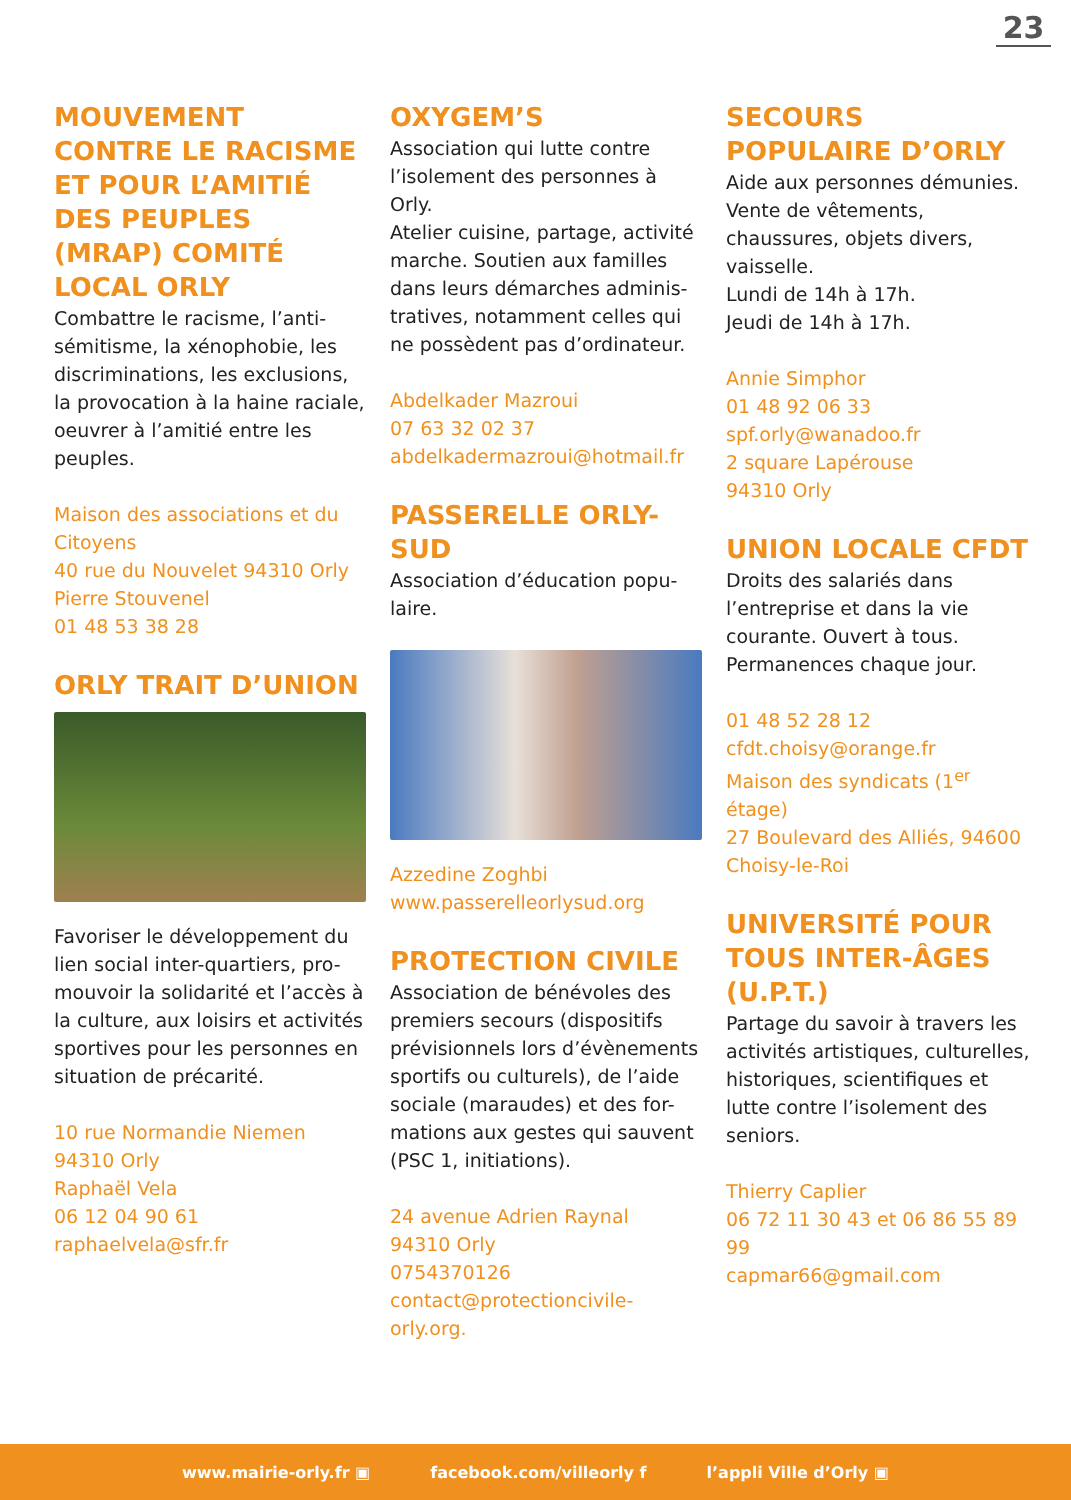23
MOUVEMENT CONTRE LE RACISME ET POUR L’AMITIÉ DES PEUPLES (MRAP) COMITÉ LOCAL ORLY
Combattre le racisme, l’anti-sémitisme, la xénophobie, les discriminations, les exclusions, la provocation à la haine raciale, oeuvrer à l’amitié entre les peuples.
Maison des associations et du Citoyens
40 rue du Nouvelet 94310 Orly
Pierre Stouvenel
01 48 53 38 28
ORLY TRAIT D’UNION
Favoriser le développement du lien social inter-quartiers, pro-mouvoir la solidarité et l’accès à la culture, aux loisirs et activités sportives pour les personnes en situation de précarité.
10 rue Normandie Niemen
94310 Orly
Raphaël Vela
06 12 04 90 61
raphaelvela@sfr.fr
OXYGEM’S
Association qui lutte contre l’isolement des personnes à Orly.
Atelier cuisine, partage, activité marche. Soutien aux familles dans leurs démarches adminis-tratives, notamment celles qui ne possèdent pas d’ordinateur.
Abdelkader Mazroui
07 63 32 02 37
abdelkadermazroui@hotmail.fr
PASSERELLE ORLY-SUD
Association d’éducation popu-laire.
Azzedine Zoghbi
www.passerelleorlysud.org
PROTECTION CIVILE
Association de bénévoles des premiers secours (dispositifs prévisionnels lors d’évènements sportifs ou culturels), de l’aide sociale (maraudes) et des for-mations aux gestes qui sauvent (PSC 1, initiations).
24 avenue Adrien Raynal
94310 Orly
0754370126
contact@protectioncivile-orly.org.
SECOURS POPULAIRE D’ORLY
Aide aux personnes démunies. Vente de vêtements, chaussures, objets divers, vaisselle.
Lundi de 14h à 17h.
Jeudi de 14h à 17h.
Annie Simphor
01 48 92 06 33
spf.orly@wanadoo.fr
2 square Lapérouse
94310 Orly
UNION LOCALE CFDT
Droits des salariés dans l’entreprise et dans la vie courante. Ouvert à tous. Permanences chaque jour.
01 48 52 28 12
cfdt.choisy@orange.fr
Maison des syndicats (1<sup>er</sup> étage)
27 Boulevard des Alliés, 94600 Choisy-le-Roi
UNIVERSITÉ POUR TOUS INTER-ÂGES (U.P.T.)
Partage du savoir à travers les activités artistiques, culturelles, historiques, scientifiques et lutte contre l’isolement des seniors.
Thierry Caplier
06 72 11 30 43 et 06 86 55 89 99
capmar66@gmail.com
www.mairie-orly.fr ▣ facebook.com/villeorly f l’appli Ville d’Orly ▣